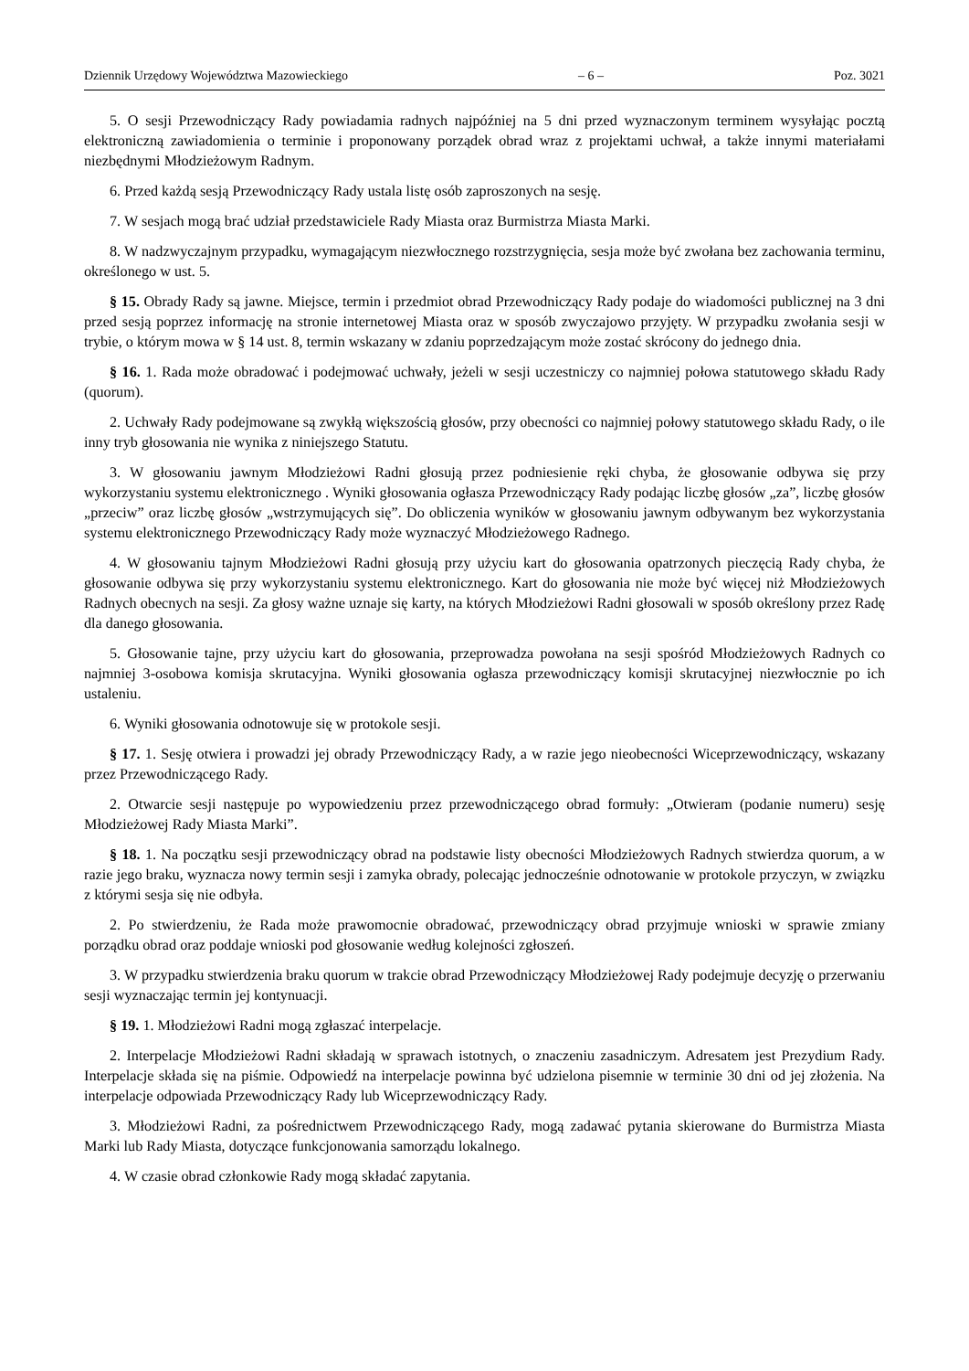Dziennik Urzędowy Województwa Mazowieckiego – 6 – Poz. 3021
5. O sesji Przewodniczący Rady powiadamia radnych najpóźniej na 5 dni przed wyznaczonym terminem wysyłając pocztą elektroniczną zawiadomienia o terminie i proponowany porządek obrad wraz z projektami uchwał, a także innymi materiałami niezbędnymi Młodzieżowym Radnym.
6. Przed każdą sesją Przewodniczący Rady ustala listę osób zaproszonych na sesję.
7. W sesjach mogą brać udział przedstawiciele Rady Miasta oraz Burmistrza Miasta Marki.
8. W nadzwyczajnym przypadku, wymagającym niezwłocznego rozstrzygnięcia, sesja może być zwołana bez zachowania terminu, określonego w ust. 5.
§ 15. Obrady Rady są jawne. Miejsce, termin i przedmiot obrad Przewodniczący Rady podaje do wiadomości publicznej na 3 dni przed sesją poprzez informację na stronie internetowej Miasta oraz w sposób zwyczajowo przyjęty. W przypadku zwołania sesji w trybie, o którym mowa w § 14 ust. 8, termin wskazany w zdaniu poprzedzającym może zostać skrócony do jednego dnia.
§ 16. 1. Rada może obradować i podejmować uchwały, jeżeli w sesji uczestniczy co najmniej połowa statutowego składu Rady (quorum).
2. Uchwały Rady podejmowane są zwykłą większością głosów, przy obecności co najmniej połowy statutowego składu Rady, o ile inny tryb głosowania nie wynika z niniejszego Statutu.
3. W głosowaniu jawnym Młodzieżowi Radni głosują przez podniesienie ręki chyba, że głosowanie odbywa się przy wykorzystaniu systemu elektronicznego . Wyniki głosowania ogłasza Przewodniczący Rady podając liczbę głosów „za”, liczbę głosów „przeciw” oraz liczbę głosów „wstrzymujących się”. Do obliczenia wyników w głosowaniu jawnym odbywanym bez wykorzystania systemu elektronicznego Przewodniczący Rady może wyznaczyć Młodzieżowego Radnego.
4. W głosowaniu tajnym Młodzieżowi Radni głosują przy użyciu kart do głosowania opatrzonych pieczęcią Rady chyba, że głosowanie odbywa się przy wykorzystaniu systemu elektronicznego. Kart do głosowania nie może być więcej niż Młodzieżowych Radnych obecnych na sesji. Za głosy ważne uznaje się karty, na których Młodzieżowi Radni głosowali w sposób określony przez Radę dla danego głosowania.
5. Głosowanie tajne, przy użyciu kart do głosowania, przeprowadza powołana na sesji spośród Młodzieżowych Radnych co najmniej 3-osobowa komisja skrutacyjna. Wyniki głosowania ogłasza przewodniczący komisji skrutacyjnej niezwłocznie po ich ustaleniu.
6. Wyniki głosowania odnotowuje się w protokole sesji.
§ 17. 1. Sesję otwiera i prowadzi jej obrady Przewodniczący Rady, a w razie jego nieobecności Wiceprzewodniczący, wskazany przez Przewodniczącego Rady.
2. Otwarcie sesji następuje po wypowiedzeniu przez przewodniczącego obrad formuły: „Otwieram (podanie numeru) sesję Młodzieżowej Rady Miasta Marki”.
§ 18. 1. Na początku sesji przewodniczący obrad na podstawie listy obecności Młodzieżowych Radnych stwierdza quorum, a w razie jego braku, wyznacza nowy termin sesji i zamyka obrady, polecając jednocześnie odnotowanie w protokole przyczyn, w związku z którymi sesja się nie odbyła.
2. Po stwierdzeniu, że Rada może prawomocnie obradować, przewodniczący obrad przyjmuje wnioski w sprawie zmiany porządku obrad oraz poddaje wnioski pod głosowanie według kolejności zgłoszeń.
3. W przypadku stwierdzenia braku quorum w trakcie obrad Przewodniczący Młodzieżowej Rady podejmuje decyzję o przerwaniu sesji wyznaczając termin jej kontynuacji.
§ 19. 1. Młodzieżowi Radni mogą zgłaszać interpelacje.
2. Interpelacje Młodzieżowi Radni składają w sprawach istotnych, o znaczeniu zasadniczym. Adresatem jest Prezydium Rady. Interpelacje składa się na piśmie. Odpowiedź na interpelacje powinna być udzielona pisemnie w terminie 30 dni od jej złożenia. Na interpelacje odpowiada Przewodniczący Rady lub Wiceprzewodniczący Rady.
3. Młodzieżowi Radni, za pośrednictwem Przewodniczącego Rady, mogą zadawać pytania skierowane do Burmistrza Miasta Marki lub Rady Miasta, dotyczące funkcjonowania samorządu lokalnego.
4. W czasie obrad członkowie Rady mogą składać zapytania.